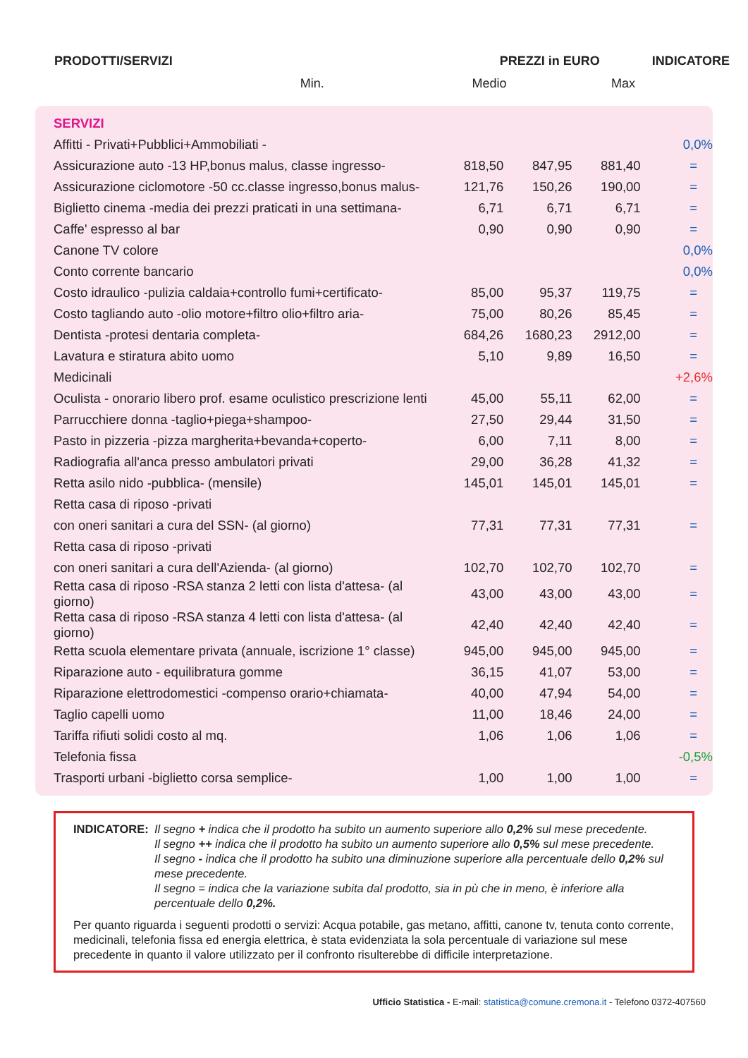| PRODOTTI/SERVIZI | PREZZI in EURO | | | INDICATORE |
| --- | --- | --- | --- | --- |
| | Min. | Medio | Max | |
| SERVIZI | | | | |
| Affitti - Privati+Pubblici+Ammobiliati - | | | | 0,0% |
| Assicurazione auto -13 HP,bonus malus, classe ingresso- | 818,50 | 847,95 | 881,40 | = |
| Assicurazione ciclomotore -50 cc.classe ingresso,bonus malus- | 121,76 | 150,26 | 190,00 | = |
| Biglietto cinema -media dei prezzi praticati in una settimana- | 6,71 | 6,71 | 6,71 | = |
| Caffe' espresso al bar | 0,90 | 0,90 | 0,90 | = |
| Canone TV colore | | | | 0,0% |
| Conto corrente bancario | | | | 0,0% |
| Costo idraulico -pulizia caldaia+controllo fumi+certificato- | 85,00 | 95,37 | 119,75 | = |
| Costo tagliando auto -olio motore+filtro olio+filtro aria- | 75,00 | 80,26 | 85,45 | = |
| Dentista -protesi dentaria completa- | 684,26 | 1680,23 | 2912,00 | = |
| Lavatura e stiratura abito uomo | 5,10 | 9,89 | 16,50 | = |
| Medicinali | | | | +2,6% |
| Oculista - onorario libero prof. esame oculistico prescrizione lenti | 45,00 | 55,11 | 62,00 | = |
| Parrucchiere donna -taglio+piega+shampoo- | 27,50 | 29,44 | 31,50 | = |
| Pasto in pizzeria -pizza margherita+bevanda+coperto- | 6,00 | 7,11 | 8,00 | = |
| Radiografia all'anca presso ambulatori privati | 29,00 | 36,28 | 41,32 | = |
| Retta asilo nido -pubblica- (mensile) | 145,01 | 145,01 | 145,01 | = |
| Retta casa di riposo -privati | | | | |
| con oneri sanitari a cura del SSN- (al giorno) | 77,31 | 77,31 | 77,31 | = |
| Retta casa di riposo -privati | | | | |
| con oneri sanitari a cura dell'Azienda- (al giorno) | 102,70 | 102,70 | 102,70 | = |
| Retta casa di riposo -RSA stanza 2 letti con lista d'attesa- (al giorno) | 43,00 | 43,00 | 43,00 | = |
| Retta casa di riposo -RSA stanza 4 letti con lista d'attesa- (al giorno) | 42,40 | 42,40 | 42,40 | = |
| Retta scuola elementare privata (annuale, iscrizione 1° classe) | 945,00 | 945,00 | 945,00 | = |
| Riparazione auto - equilibratura gomme | 36,15 | 41,07 | 53,00 | = |
| Riparazione elettrodomestici -compenso orario+chiamata- | 40,00 | 47,94 | 54,00 | = |
| Taglio capelli uomo | 11,00 | 18,46 | 24,00 | = |
| Tariffa rifiuti solidi costo al mq. | 1,06 | 1,06 | 1,06 | = |
| Telefonia fissa | | | | -0,5% |
| Trasporti urbani -biglietto corsa semplice- | 1,00 | 1,00 | 1,00 | = |
INDICATORE: Il segno + indica che il prodotto ha subito un aumento superiore allo 0,2% sul mese precedente.
Il segno ++ indica che il prodotto ha subito un aumento superiore allo 0,5% sul mese precedente.
Il segno - indica che il prodotto ha subito una diminuzione superiore alla percentuale dello 0,2% sul mese precedente.
Il segno = indica che la variazione subita dal prodotto, sia in pù che in meno, è inferiore alla percentuale dello 0,2%.
Per quanto riguarda i seguenti prodotti o servizi: Acqua potabile, gas metano, affitti, canone tv, tenuta conto corrente, medicinali, telefonia fissa ed energia elettrica, è stata evidenziata la sola percentuale di variazione sul mese precedente in quanto il valore utilizzato per il confronto risulterebbe di difficile interpretazione.
Ufficio Statistica - E-mail: statistica@comune.cremona.it - Telefono 0372-407560